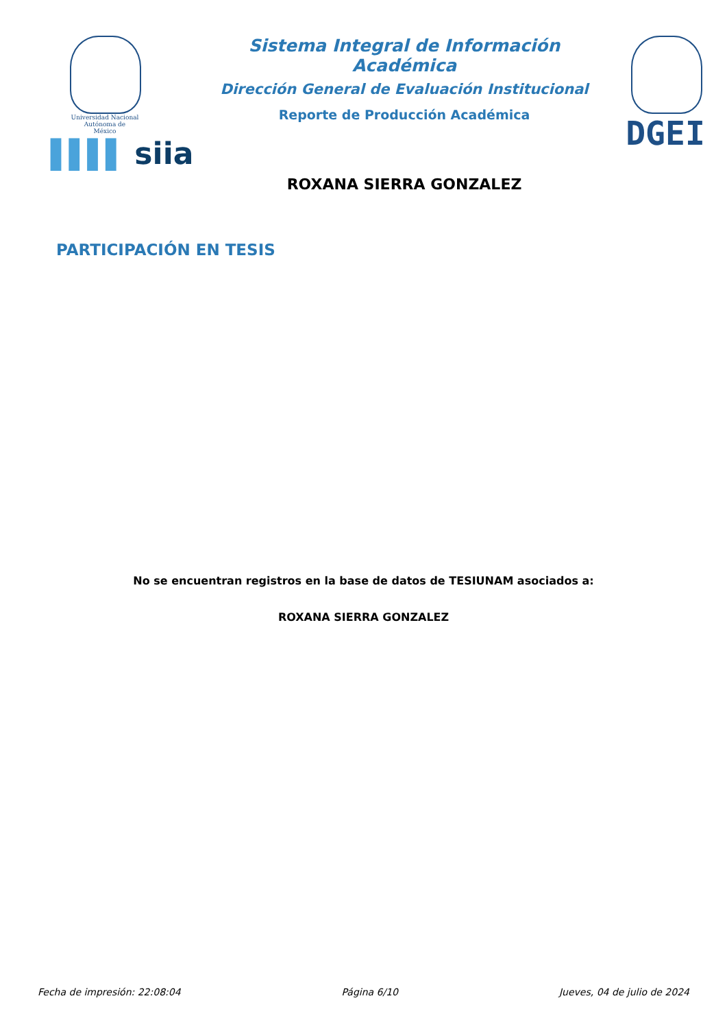Universidad Nacional
Autónoma de
México
▌▌▌▌ siia
Sistema Integral de Información Académica
Dirección General de Evaluación Institucional
Reporte de Producción Académica
ROXANA SIERRA GONZALEZ
DGEI
PARTICIPACIÓN EN TESIS
No se encuentran registros en la base de datos de TESIUNAM asociados a:
ROXANA SIERRA GONZALEZ
Fecha de impresión: 22:08:04 Página 6/10 Jueves, 04 de julio de 2024